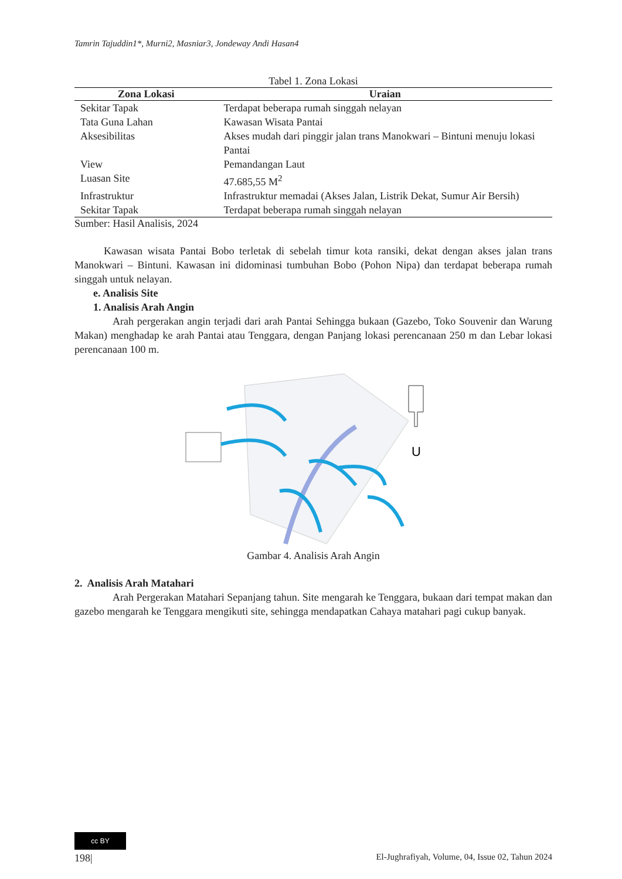Tamrin Tajuddin1*, Murni2, Masniar3, Jondeway Andi Hasan4
Tabel 1. Zona Lokasi
| Zona Lokasi | Uraian |
| --- | --- |
| Sekitar Tapak | Terdapat beberapa rumah singgah nelayan |
| Tata Guna Lahan | Kawasan Wisata Pantai |
| Aksesibilitas | Akses mudah dari pinggir jalan trans Manokwari – Bintuni menuju lokasi Pantai |
| View | Pemandangan Laut |
| Luasan Site | 47.685,55 M<sup>2</sup> |
| Infrastruktur | Infrastruktur memadai (Akses Jalan, Listrik Dekat, Sumur Air Bersih) |
| Sekitar Tapak | Terdapat beberapa rumah singgah nelayan |
Sumber: Hasil Analisis, 2024
Kawasan wisata Pantai Bobo terletak di sebelah timur kota ransiki, dekat dengan akses jalan trans Manokwari – Bintuni. Kawasan ini didominasi tumbuhan Bobo (Pohon Nipa) dan terdapat beberapa rumah singgah untuk nelayan.
e. Analisis Site
1. Analisis Arah Angin
Arah pergerakan angin terjadi dari arah Pantai Sehingga bukaan (Gazebo, Toko Souvenir dan Warung Makan) menghadap ke arah Pantai atau Tenggara, dengan Panjang lokasi perencanaan 250 m dan Lebar lokasi perencanaan 100 m.
U
Gambar 4. Analisis Arah Angin
2. Analisis Arah Matahari
Arah Pergerakan Matahari Sepanjang tahun. Site mengarah ke Tenggara, bukaan dari tempat makan dan gazebo mengarah ke Tenggara mengikuti site, sehingga mendapatkan Cahaya matahari pagi cukup banyak.
cc BY
198| El-Jughrafiyah, Volume, 04, Issue 02, Tahun 2024